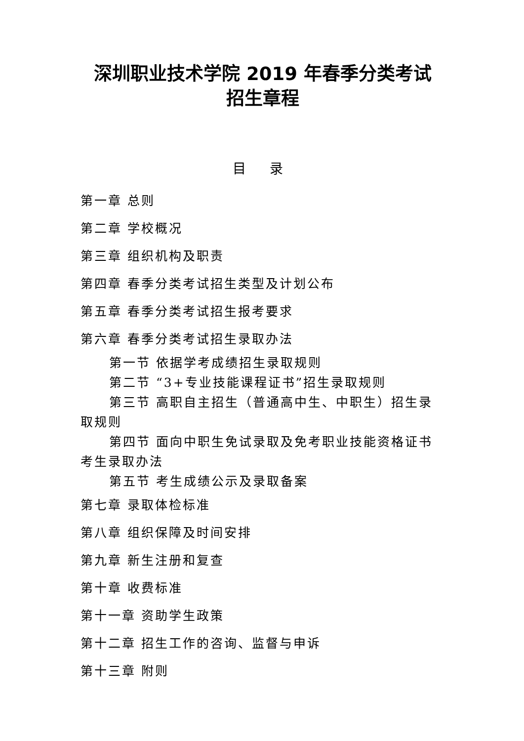深圳职业技术学院 2019 年春季分类考试
招生章程
目 录
第一章 总则
第二章 学校概况
第三章 组织机构及职责
第四章 春季分类考试招生类型及计划公布
第五章 春季分类考试招生报考要求
第六章 春季分类考试招生录取办法
第一节 依据学考成绩招生录取规则
第二节 “3+专业技能课程证书”招生录取规则
第三节 高职自主招生（普通高中生、中职生）招生录取规则
第四节 面向中职生免试录取及免考职业技能资格证书考生录取办法
第五节 考生成绩公示及录取备案
第七章 录取体检标准
第八章 组织保障及时间安排
第九章 新生注册和复查
第十章 收费标准
第十一章 资助学生政策
第十二章 招生工作的咨询、监督与申诉
第十三章 附则